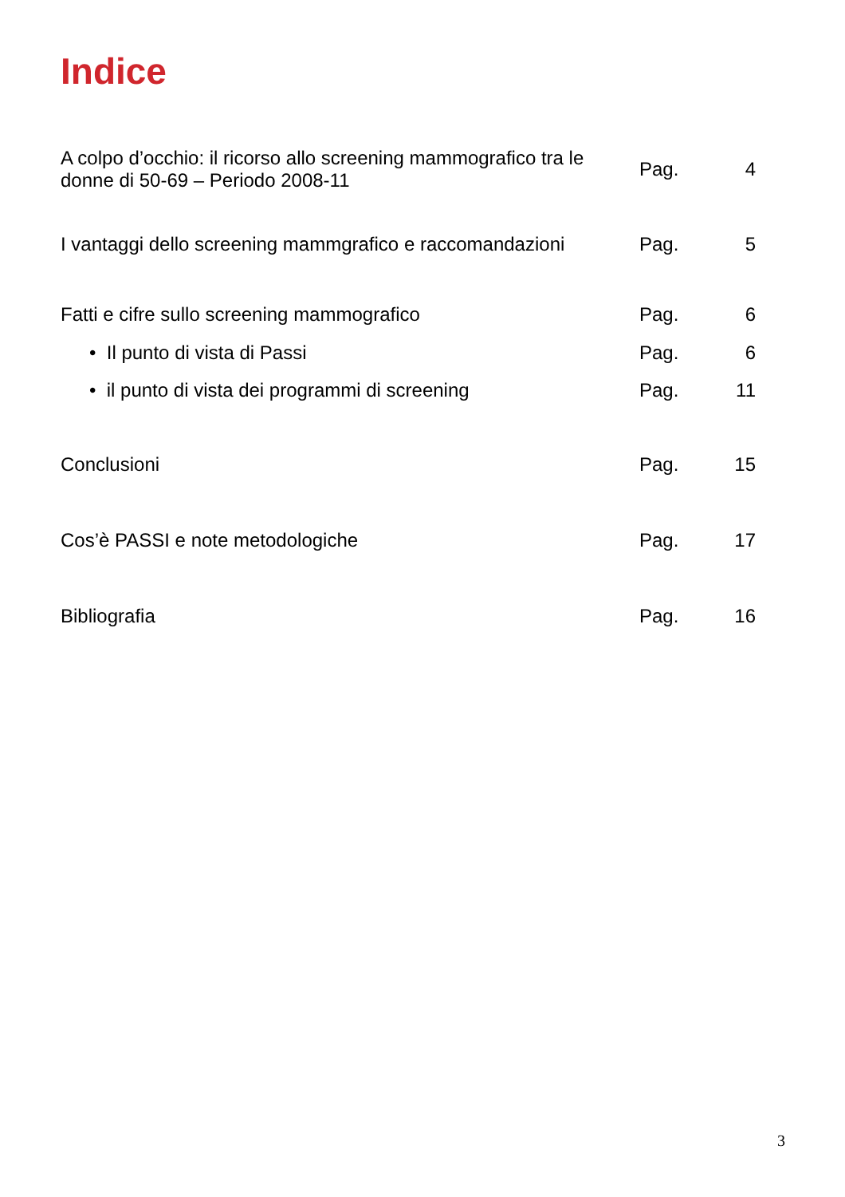Indice
| A colpo d’occhio: il ricorso allo screening mammografico tra le donne di 50-69 – Periodo 2008-11 | Pag. | 4 |
| I vantaggi dello screening mammgrafico e raccomandazioni | Pag. | 5 |
| Fatti e cifre sullo screening mammografico | Pag. | 6 |
| • Il punto di vista di Passi | Pag. | 6 |
| • il punto di vista dei programmi di screening | Pag. | 11 |
| Conclusioni | Pag. | 15 |
| Cos’è PASSI e note metodologiche | Pag. | 17 |
| Bibliografia | Pag. | 16 |
3